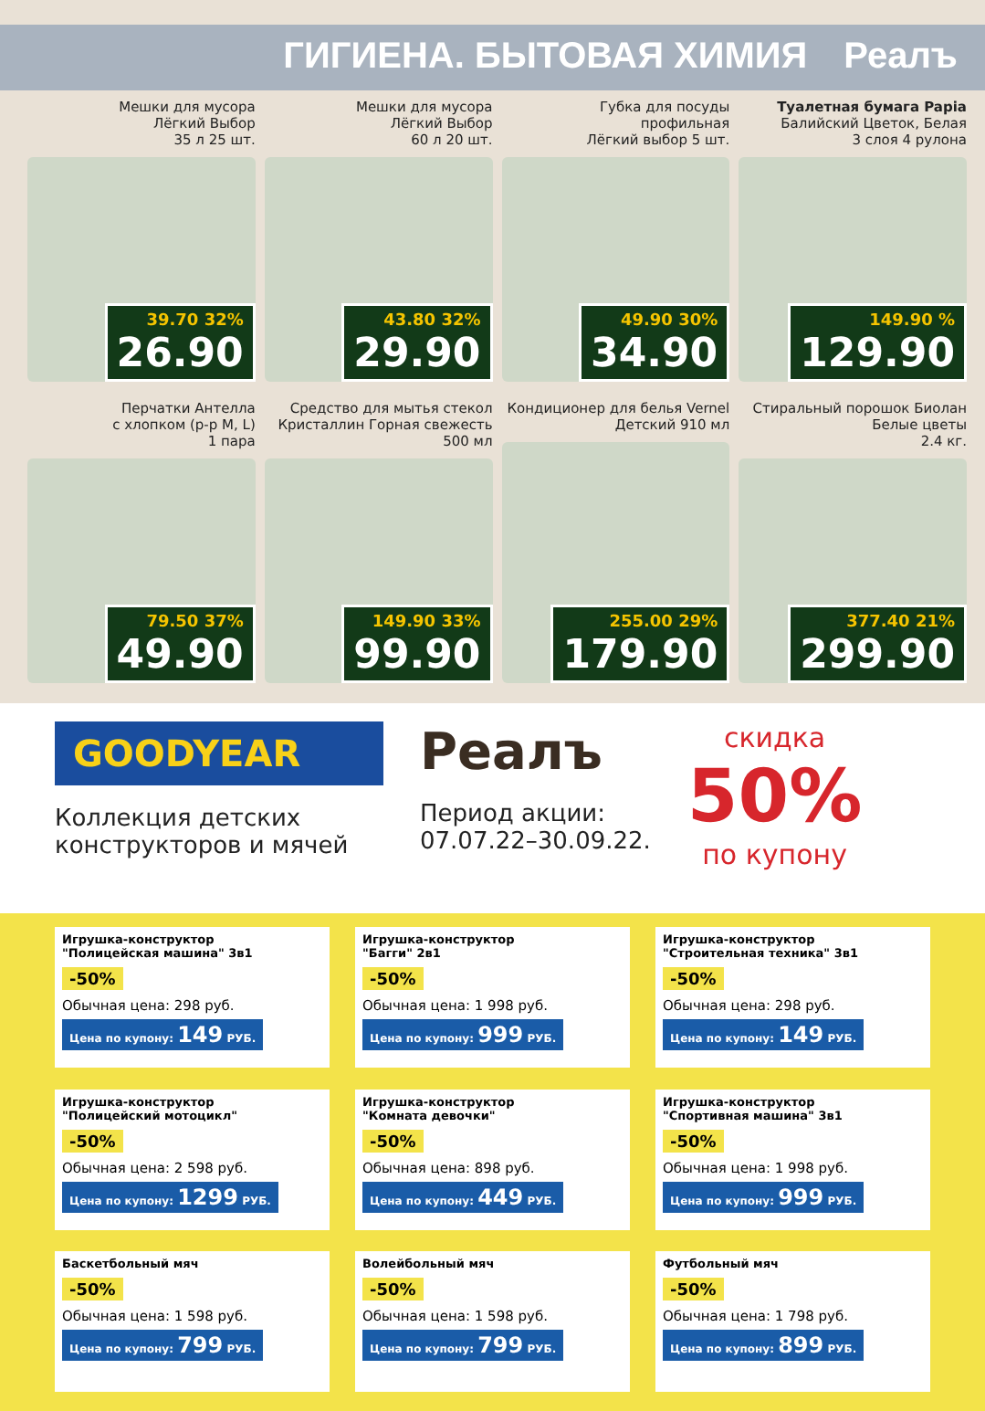ГИГИЕНА. БЫТОВАЯ ХИМИЯ Реалъ
Мешки для мусора
Лёгкий Выбор
35 л 25 шт.
39.70 32%
26.90
Мешки для мусора
Лёгкий Выбор
60 л 20 шт.
43.80 32%
29.90
Губка для посуды
профильная
Лёгкий выбор 5 шт.
49.90 30%
34.90
Туалетная бумага Papia
Балийский Цветок, Белая
3 слоя 4 рулона
149.90 %
129.90
Перчатки Антелла
с хлопком (р-р M, L)
1 пара
79.50 37%
49.90
Средство для мытья стекол
Кристаллин Горная свежесть
500 мл
149.90 33%
99.90
Кондиционер для белья Vernel
Детский 910 мл
255.00 29%
179.90
Стиральный порошок Биолан
Белые цветы
2.4 кг.
377.40 21%
299.90
GOODYEAR
Коллекция детских
конструкторов и мячей
Реалъ
Период акции:
07.07.22–30.09.22.
скидка
50%
по купону
Игрушка-конструктор
"Полицейская машина" 3в1
-50%
Обычная цена: 298 руб.
Цена по купону: 149 РУБ.
Игрушка-конструктор
"Багги" 2в1
-50%
Обычная цена: 1 998 руб.
Цена по купону: 999 РУБ.
Игрушка-конструктор
"Строительная техника" 3в1
-50%
Обычная цена: 298 руб.
Цена по купону: 149 РУБ.
Игрушка-конструктор
"Полицейский мотоцикл"
-50%
Обычная цена: 2 598 руб.
Цена по купону: 1299 РУБ.
Игрушка-конструктор
"Комната девочки"
-50%
Обычная цена: 898 руб.
Цена по купону: 449 РУБ.
Игрушка-конструктор
"Спортивная машина" 3в1
-50%
Обычная цена: 1 998 руб.
Цена по купону: 999 РУБ.
Баскетбольный мяч
-50%
Обычная цена: 1 598 руб.
Цена по купону: 799 РУБ.
Волейбольный мяч
-50%
Обычная цена: 1 598 руб.
Цена по купону: 799 РУБ.
Футбольный мяч
-50%
Обычная цена: 1 798 руб.
Цена по купону: 899 РУБ.